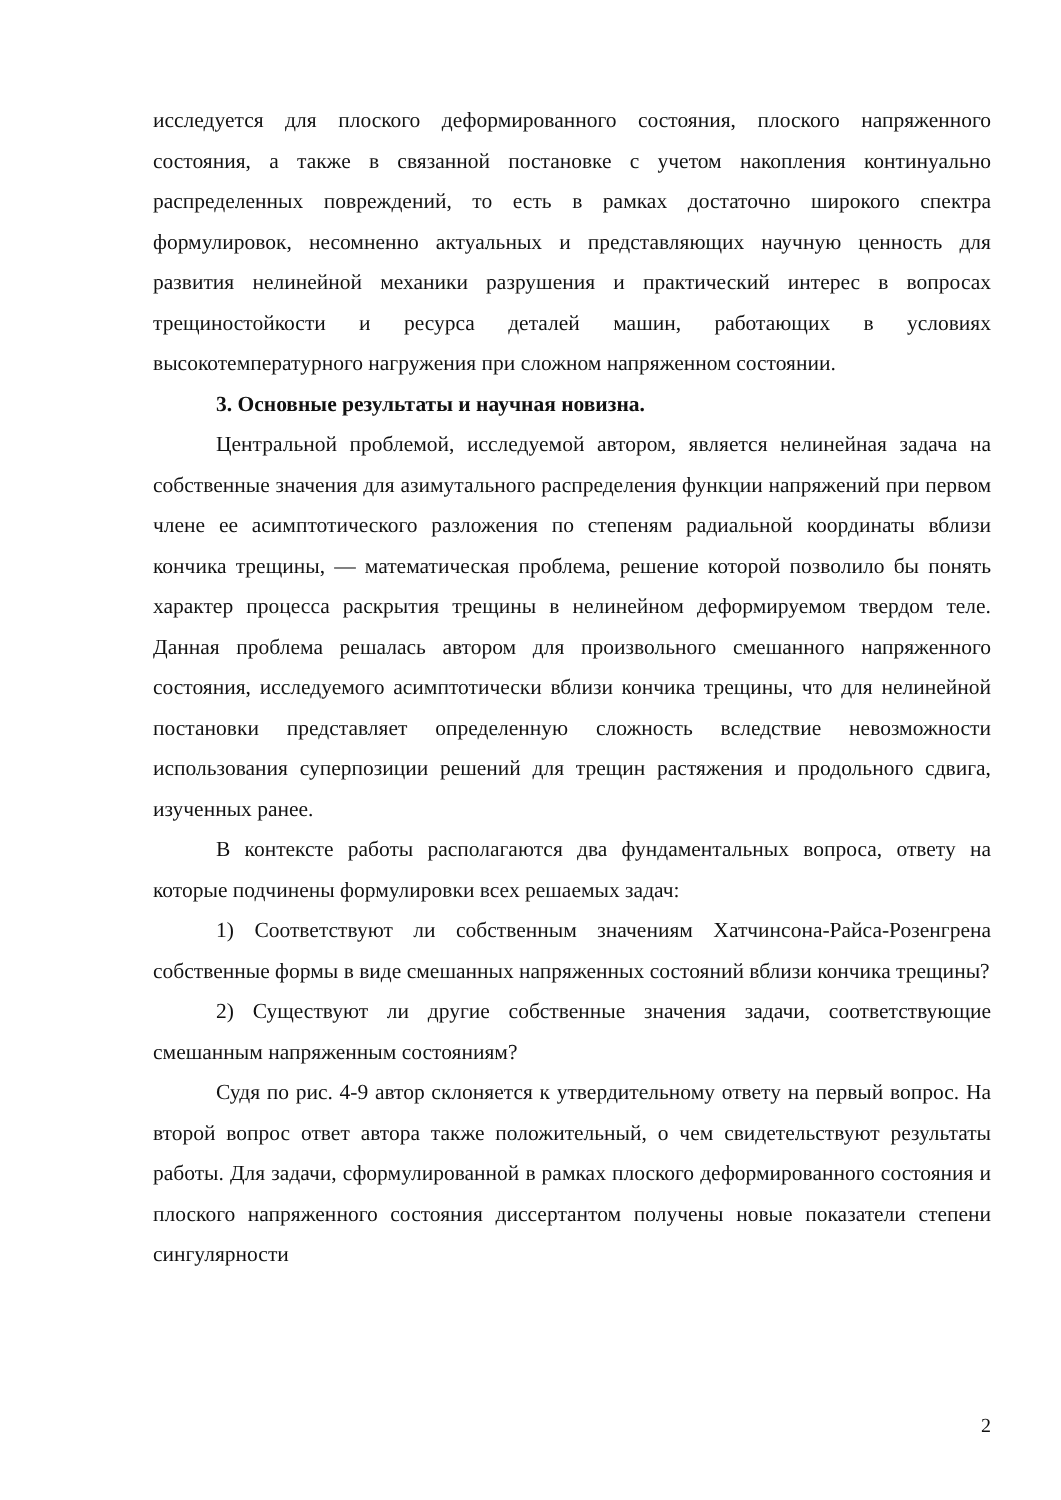исследуется для плоского деформированного состояния, плоского напряженного состояния, а также в связанной постановке с учетом накопления континуально распределенных повреждений, то есть в рамках достаточно широкого спектра формулировок, несомненно актуальных и представляющих научную ценность для развития нелинейной механики разрушения и практический интерес в вопросах трещиностойкости и ресурса деталей машин, работающих в условиях высокотемпературного нагружения при сложном напряженном состоянии.
3. Основные результаты и научная новизна.
Центральной проблемой, исследуемой автором, является нелинейная задача на собственные значения для азимутального распределения функции напряжений при первом члене ее асимптотического разложения по степеням радиальной координаты вблизи кончика трещины, — математическая проблема, решение которой позволило бы понять характер процесса раскрытия трещины в нелинейном деформируемом твердом теле. Данная проблема решалась автором для произвольного смешанного напряженного состояния, исследуемого асимптотически вблизи кончика трещины, что для нелинейной постановки представляет определенную сложность вследствие невозможности использования суперпозиции решений для трещин растяжения и продольного сдвига, изученных ранее.
В контексте работы располагаются два фундаментальных вопроса, ответу на которые подчинены формулировки всех решаемых задач:
1) Соответствуют ли собственным значениям Хатчинсона-Райса-Розенгрена собственные формы в виде смешанных напряженных состояний вблизи кончика трещины?
2) Существуют ли другие собственные значения задачи, соответствующие смешанным напряженным состояниям?
Судя по рис. 4-9 автор склоняется к утвердительному ответу на первый вопрос. На второй вопрос ответ автора также положительный, о чем свидетельствуют результаты работы. Для задачи, сформулированной в рамках плоского деформированного состояния и плоского напряженного состояния диссертантом получены новые показатели степени сингулярности
2